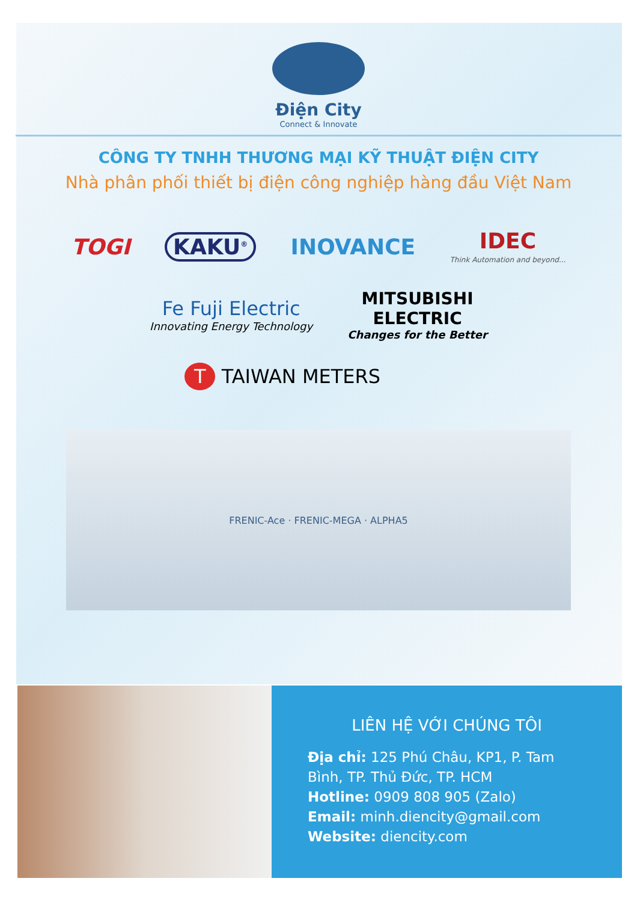Điện City
Connect & Innovate
CÔNG TY TNHH THƯƠNG MẠI KỸ THUẬT ĐIỆN CITY
Nhà phân phối thiết bị điện công nghiệp hàng đầu Việt Nam
TOGI KAKU<sup>®</sup> INOVANCE IDEC
Think Automation and beyond...
Fe Fuji Electric
Innovating Energy Technology MITSUBISHI
ELECTRIC
Changes for the Better
T TAIWAN METERS
FRENIC-Ace · FRENIC-MEGA · ALPHA5
LIÊN HỆ VỚI CHÚNG TÔI
Địa chỉ: 125 Phú Châu, KP1, P. Tam Bình, TP. Thủ Đức, TP. HCM
Hotline: 0909 808 905 (Zalo)
Email: minh.diencity@gmail.com
Website: diencity.com